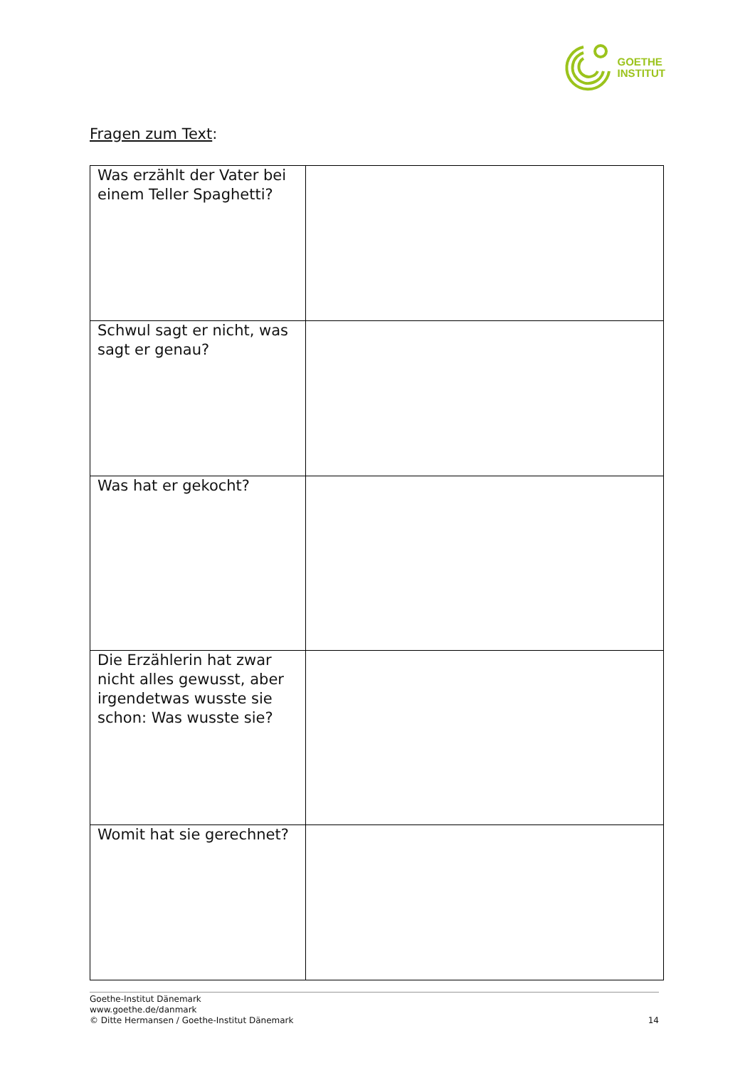GOETHE
INSTITUT
Fragen zum Text:
| Was erzählt der Vater bei einem Teller Spaghetti? | |
| Schwul sagt er nicht, was sagt er genau? | |
| Was hat er gekocht? | |
| Die Erzählerin hat zwar nicht alles gewusst, aber irgendetwas wusste sie schon: Was wusste sie? | |
| Womit hat sie gerechnet? | |
Goethe-Institut Dänemark
www.goethe.de/danmark
© Ditte Hermansen / Goethe-Institut Dänemark 14